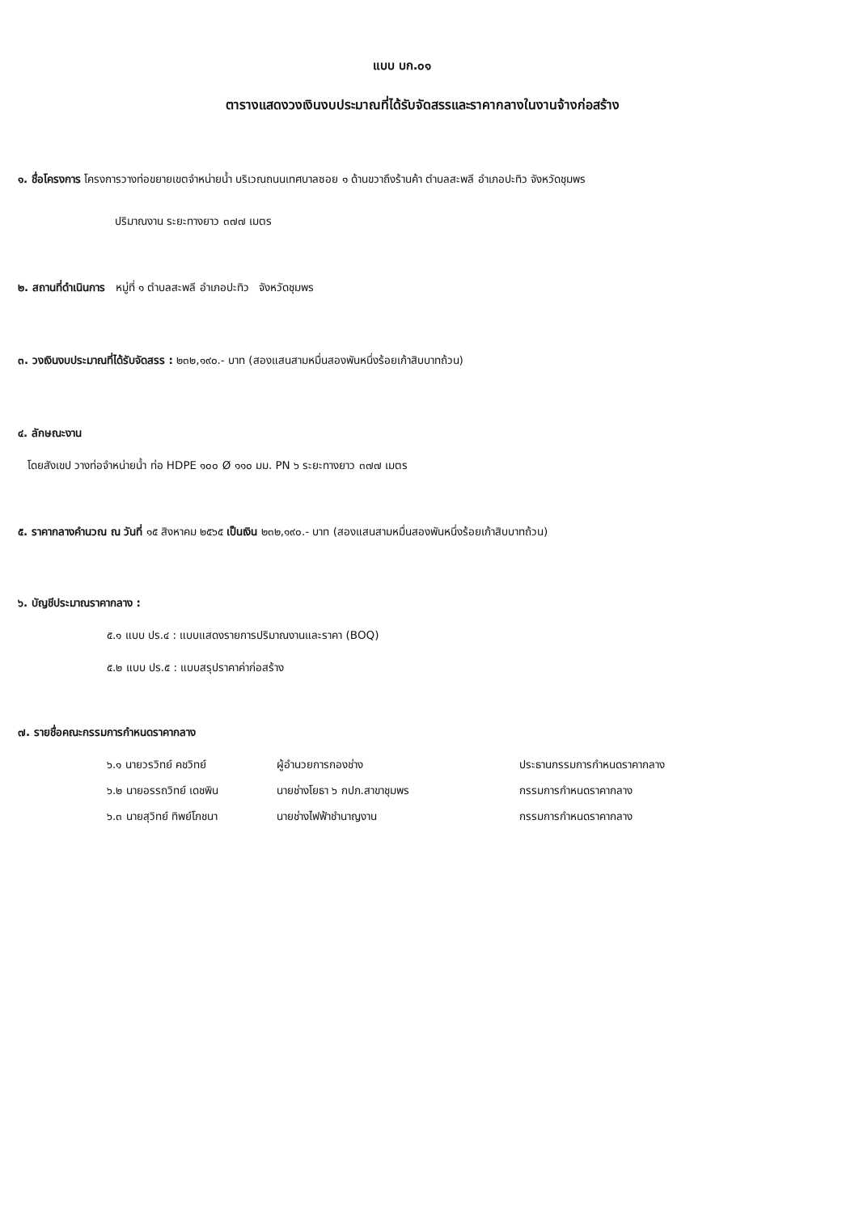แบบ บก.๐๑
ตารางแสดงวงเงินงบประมาณที่ได้รับจัดสรรและราคากลางในงานจ้างก่อสร้าง
๑. ชื่อโครงการ โครงการวางท่อขยายเขตจำหน่ายน้ำ บริเวณถนนเทศบาลซอย ๑ ด้านขวาถึงร้านค้า ตำบลสะพลี อำเภอปะทิว จังหวัดชุมพร
ปริมาณงาน ระยะทางยาว ๓๗๗ เมตร
๒. สถานที่ดำเนินการ หมู่ที่ ๑ ตำบลสะพลี อำเภอปะทิว จังหวัดชุมพร
๓. วงเงินงบประมาณที่ได้รับจัดสรร : ๒๓๒,๑๙๐.- บาท (สองแสนสามหมื่นสองพันหนึ่งร้อยเก้าสิบบาทถ้วน)
๔. ลักษณะงาน
โดยสังเขป วางท่อจำหน่ายน้ำ ท่อ HDPE ๑๐๐ Ø ๑๑๐ มม. PN ๖ ระยะทางยาว ๓๗๗ เมตร
๕. ราคากลางคำนวณ ณ วันที่ ๑๕ สิงหาคม ๒๕๖๕ เป็นเงิน ๒๓๒,๑๙๐.- บาท (สองแสนสามหมื่นสองพันหนึ่งร้อยเก้าสิบบาทถ้วน)
๖. บัญชีประมาณราคากลาง :
๕.๑ แบบ ปร.๔ : แบบแสดงรายการปริมาณงานและราคา (BOQ)
๕.๒ แบบ ปร.๕ : แบบสรุปราคาค่าก่อสร้าง
๗. รายชื่อคณะกรรมการกำหนดราคากลาง
| ๖.๑ นายวรวิทย์ คชวิทย์ | ผู้อำนวยการกองช่าง | ประธานกรรมการกำหนดราคากลาง |
| ๖.๒ นายอรรถวิทย์ เดชพิน | นายช่างโยธา ๖ กปภ.สาขาชุมพร | กรรมการกำหนดราคากลาง |
| ๖.๓ นายสุวิทย์ ทิพย์โภชนา | นายช่างไฟฟ้าชำนาญงาน | กรรมการกำหนดราคากลาง |